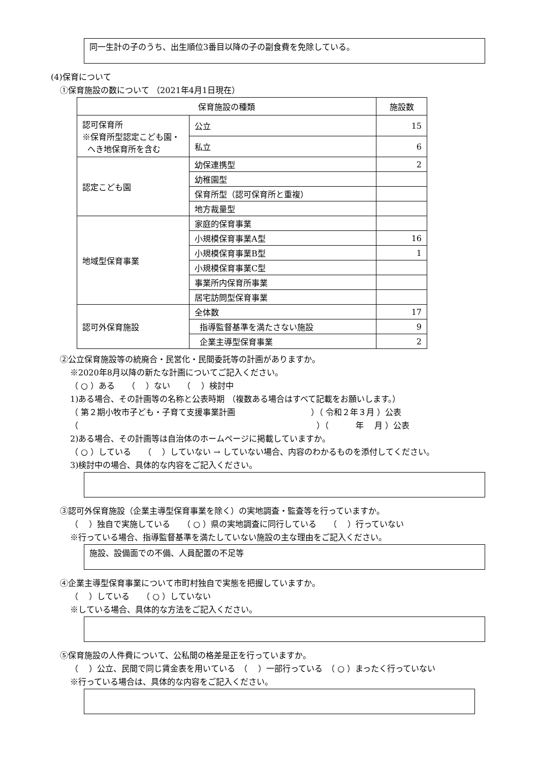同一生計の子のうち、出生順位3番目以降の子の副食費を免除している。
(4)保育について
①保育施設の数について （2021年4月1日現在）
| 保育施設の種類 | | 施設数 |
| --- | --- | --- |
| 認可保育所 ※保育所型認定こども園・ へき地保育所を含む | 公立 | 15 |
| | 私立 | 6 |
| 認定こども園 | 幼保連携型 | 2 |
| | 幼稚園型 | |
| | 保育所型（認可保育所と重複） | |
| | 地方裁量型 | |
| 地域型保育事業 | 家庭的保育事業 | |
| | 小規模保育事業A型 | 16 |
| | 小規模保育事業B型 | 1 |
| | 小規模保育事業C型 | |
| | 事業所内保育所事業 | |
| | 居宅訪問型保育事業 | |
| 認可外保育施設 | 全体数 | 17 |
| | 指導監督基準を満たさない施設 | 9 |
| | 企業主導型保育事業 | 2 |
②公立保育施設等の統廃合・民営化・民間委託等の計画がありますか。
※2020年8月以降の新たな計画についてご記入ください。
（ ○ ）ある　　（　 ）ない　　（　 ）検討中
1)ある場合、その計画等の名称と公表時期 （複数ある場合はすべて記載をお願いします。）
（ 第２期小牧市子ども・子育て支援事業計画　　　　　　　　　 ）（ 令和２年３月 ）公表
（　　　　　　　　　　　　　　　　　　　　　　　　　　　　　 ）（　　　 年　 月 ）公表
2)ある場合、その計画等は自治体のホームページに掲載していますか。
（ ○ ）している　　（　 ）していない → していない場合、内容のわかるものを添付してください。
3)検討中の場合、具体的な内容をご記入ください。
③認可外保育施設（企業主導型保育事業を除く）の実地調査・監査等を行っていますか。
（　 ）独自で実施している　　（ ○ ）県の実地調査に同行している　　（　 ）行っていない
※行っている場合、指導監督基準を満たしていない施設の主な理由をご記入ください。
施設、設備面での不備、人員配置の不足等
④企業主導型保育事業について市町村独自で実態を把握していますか。
（　 ）している　　（ ○ ）していない
※している場合、具体的な方法をご記入ください。
⑤保育施設の人件費について、公私間の格差是正を行っていますか。
（　 ）公立、民間で同じ賃金表を用いている　（　 ）一部行っている　（ ○ ）まったく行っていない
※行っている場合は、具体的な内容をご記入ください。